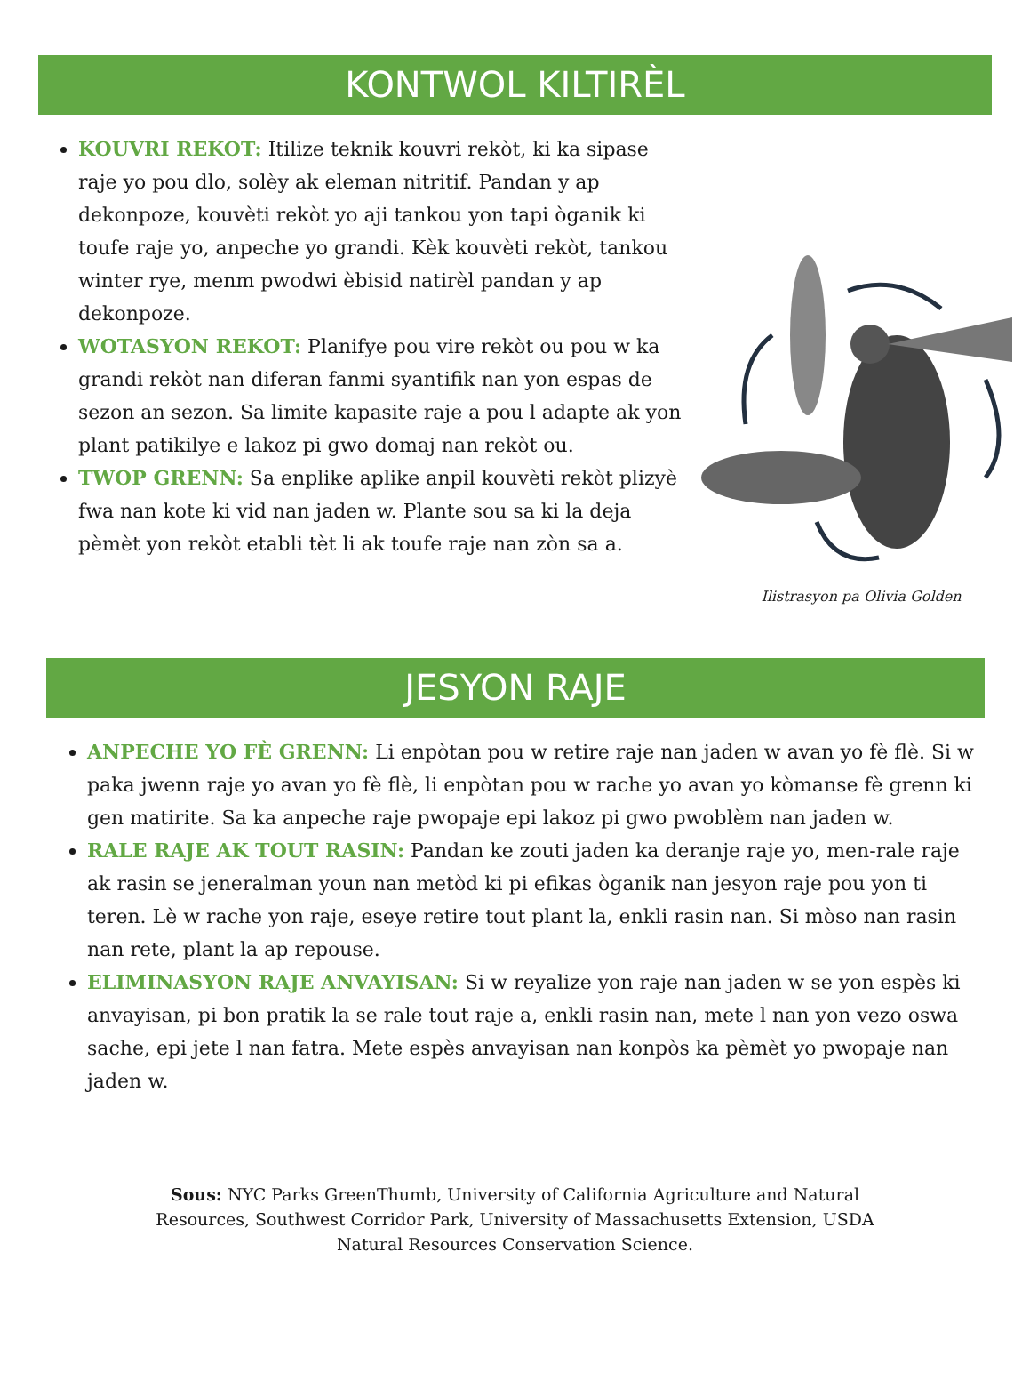KONTWOL KILTIRÈL
KOUVRI REKOT: Itilize teknik kouvri rekòt, ki ka sipase raje yo pou dlo, solèy ak eleman nitritif. Pandan y ap dekonpoze, kouvèti rekòt yo aji tankou yon tapi òganik ki toufe raje yo, anpeche yo grandi. Kèk kouvèti rekòt, tankou winter rye, menm pwodwi èbisid natirèl pandan y ap dekonpoze.
WOTASYON REKOT: Planifye pou vire rekòt ou pou w ka grandi rekòt nan diferan fanmi syantifik nan yon espas de sezon an sezon. Sa limite kapasite raje a pou l adapte ak yon plant patikilye e lakoz pi gwo domaj nan rekòt ou.
TWOP GRENN: Sa enplike aplike anpil kouvèti rekòt plizyè fwa nan kote ki vid nan jaden w. Plante sou sa ki la deja pèmèt yon rekòt etabli tèt li ak toufe raje nan zòn sa a.
Ilistrasyon pa Olivia Golden
JESYON RAJE
ANPECHE YO FÈ GRENN: Li enpòtan pou w retire raje nan jaden w avan yo fè flè. Si w paka jwenn raje yo avan yo fè flè, li enpòtan pou w rache yo avan yo kòmanse fè grenn ki gen matirite. Sa ka anpeche raje pwopaje epi lakoz pi gwo pwoblèm nan jaden w.
RALE RAJE AK TOUT RASIN: Pandan ke zouti jaden ka deranje raje yo, men-rale raje ak rasin se jeneralman youn nan metòd ki pi efikas òganik nan jesyon raje pou yon ti teren. Lè w rache yon raje, eseye retire tout plant la, enkli rasin nan. Si mòso nan rasin nan rete, plant la ap repouse.
ELIMINASYON RAJE ANVAYISAN: Si w reyalize yon raje nan jaden w se yon espès ki anvayisan, pi bon pratik la se rale tout raje a, enkli rasin nan, mete l nan yon vezo oswa sache, epi jete l nan fatra. Mete espès anvayisan nan konpòs ka pèmèt yo pwopaje nan jaden w.
Sous: NYC Parks GreenThumb, University of California Agriculture and Natural Resources, Southwest Corridor Park, University of Massachusetts Extension, USDA Natural Resources Conservation Science.